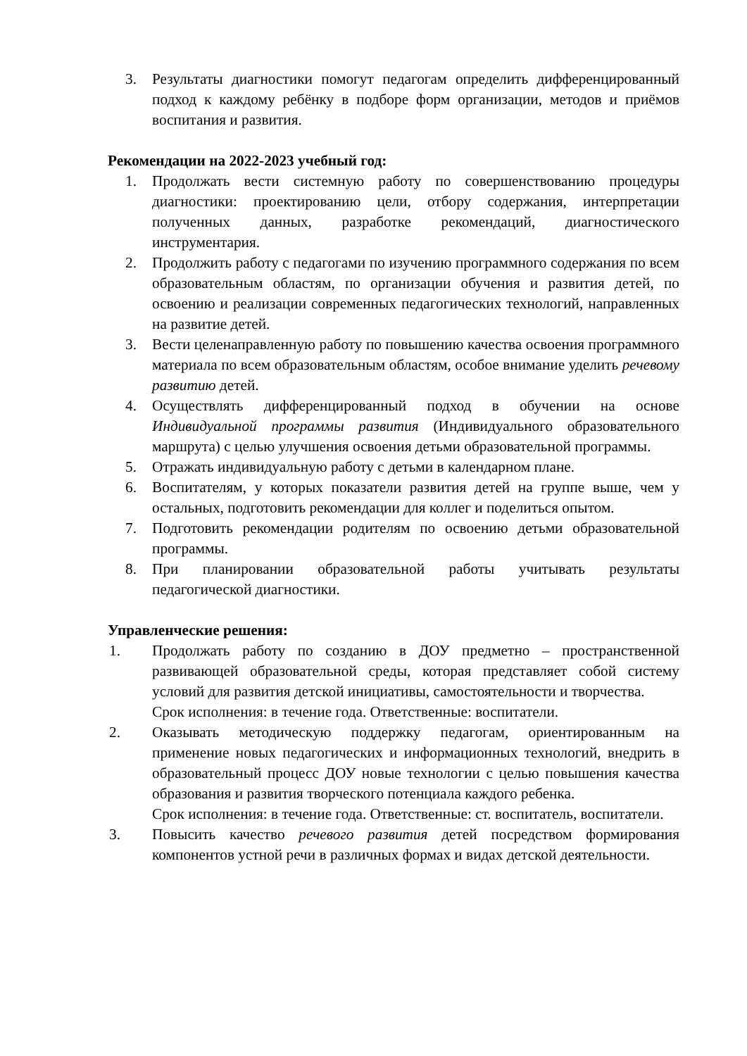3. Результаты диагностики помогут педагогам определить дифференцированный подход к каждому ребёнку в подборе форм организации, методов и приёмов воспитания и развития.
Рекомендации на 2022-2023 учебный год:
1. Продолжать вести системную работу по совершенствованию процедуры диагностики: проектированию цели, отбору содержания, интерпретации полученных данных, разработке рекомендаций, диагностического инструментария.
2. Продолжить работу с педагогами по изучению программного содержания по всем образовательным областям, по организации обучения и развития детей, по освоению и реализации современных педагогических технологий, направленных на развитие детей.
3. Вести целенаправленную работу по повышению качества освоения программного материала по всем образовательным областям, особое внимание уделить речевому развитию детей.
4. Осуществлять дифференцированный подход в обучении на основе Индивидуальной программы развития (Индивидуального образовательного маршрута) с целью улучшения освоения детьми образовательной программы.
5. Отражать индивидуальную работу с детьми в календарном плане.
6. Воспитателям, у которых показатели развития детей на группе выше, чем у остальных, подготовить рекомендации для коллег и поделиться опытом.
7. Подготовить рекомендации родителям по освоению детьми образовательной программы.
8. При планировании образовательной работы учитывать результаты педагогической диагностики.
Управленческие решения:
1. Продолжать работу по созданию в ДОУ предметно – пространственной развивающей образовательной среды, которая представляет собой систему условий для развития детской инициативы, самостоятельности и творчества.
Срок исполнения: в течение года. Ответственные: воспитатели.
2. Оказывать методическую поддержку педагогам, ориентированным на применение новых педагогических и информационных технологий, внедрить в образовательный процесс ДОУ новые технологии с целью повышения качества образования и развития творческого потенциала каждого ребенка.
Срок исполнения: в течение года. Ответственные: ст. воспитатель, воспитатели.
3. Повысить качество речевого развития детей посредством формирования компонентов устной речи в различных формах и видах детской деятельности.